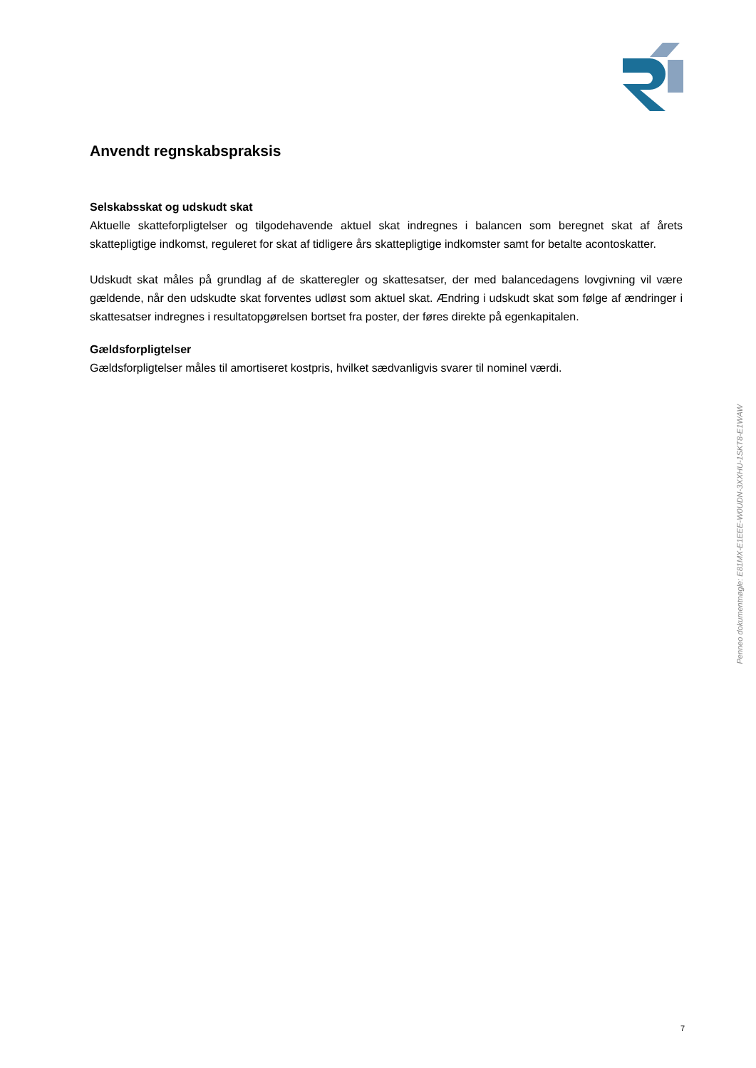Anvendt regnskabspraksis
Selskabsskat og udskudt skat
Aktuelle skatteforpligtelser og tilgodehavende aktuel skat indregnes i balancen som beregnet skat af årets skattepligtige indkomst, reguleret for skat af tidligere års skattepligtige indkomster samt for betalte acontoskatter.
Udskudt skat måles på grundlag af de skatteregler og skattesatser, der med balancedagens lovgivning vil være gældende, når den udskudte skat forventes udløst som aktuel skat. Ændring i udskudt skat som følge af ændringer i skattesatser indregnes i resultatopgørelsen bortset fra poster, der føres direkte på egenkapitalen.
Gældsforpligtelser
Gældsforpligtelser måles til amortiseret kostpris, hvilket sædvanligvis svarer til nominel værdi.
Penneo dokumentnøgle: E81MX-E1EEE-W0UDN-3XXHU-1SKT8-E1WAW
7